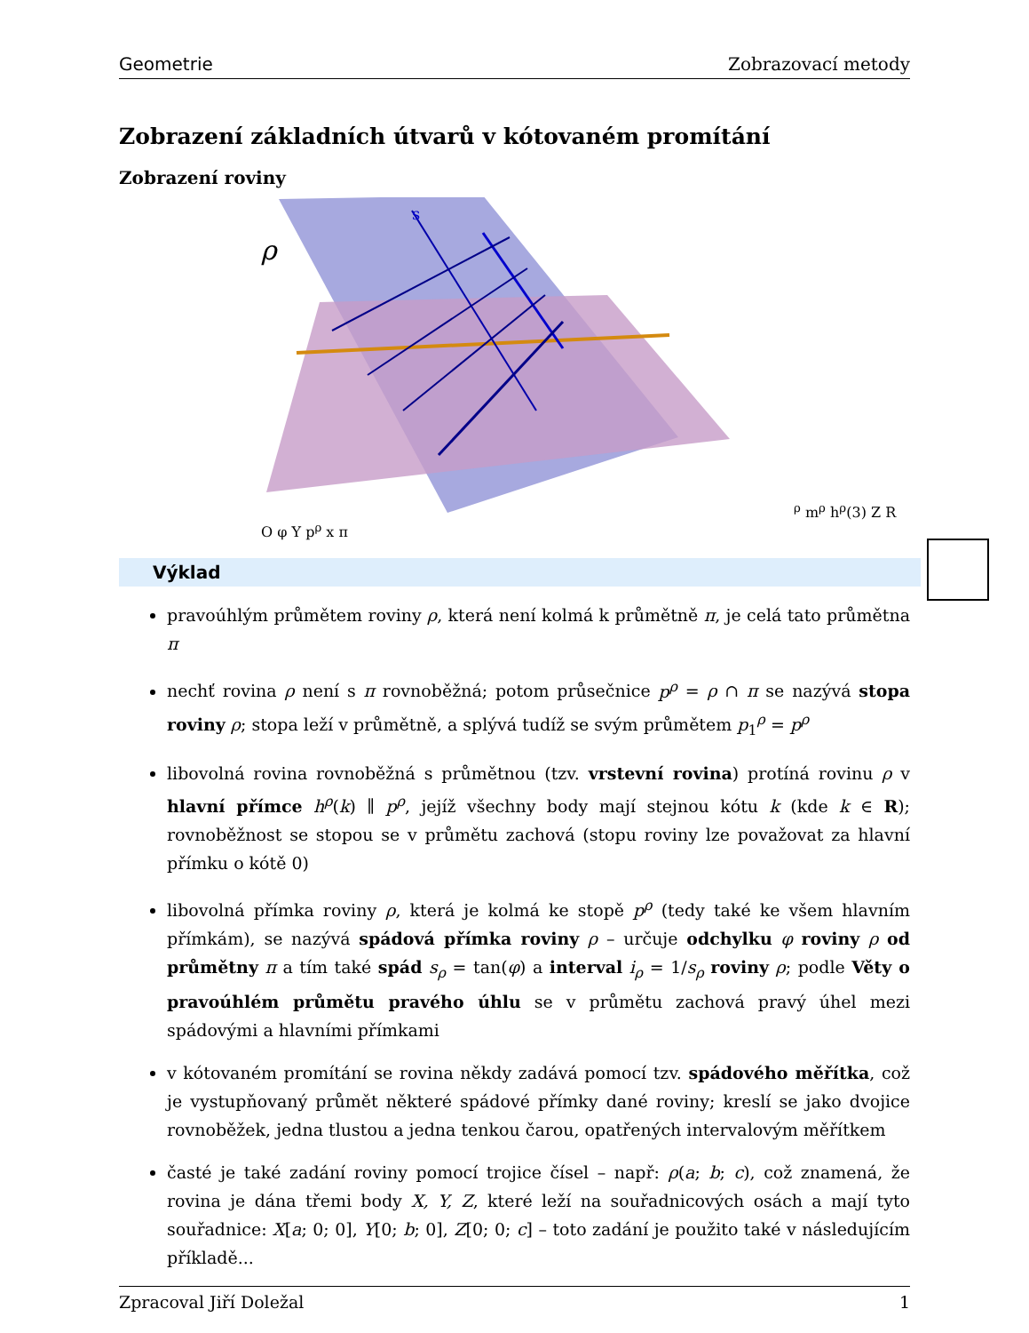Geometrie Zobrazovací metody
Zobrazení základních útvarů v kótovaném promítání
Zobrazení roviny
ρ
sρ
mρ
hρ(3)
Z
R
O
φ
Y
pρ
x
π
Výklad
pravoúhlým průmětem roviny ρ, která není kolmá k průmětně π, je celá tato průmětna π
nechť rovina ρ není s π rovnoběžná; potom průsečnice p<sup>ρ</sup> = ρ ∩ π se nazývá stopa roviny ρ; stopa leží v průmětně, a splývá tudíž se svým průmětem p<sub>1</sub><sup>ρ</sup> = p<sup>ρ</sup>
libovolná rovina rovnoběžná s průmětnou (tzv. vrstevní rovina) protíná rovinu ρ v hlavní přímce h<sup>ρ</sup>(k) ∥ p<sup>ρ</sup>, jejíž všechny body mají stejnou kótu k (kde k ∈ R); rovnoběžnost se stopou se v průmětu zachová (stopu roviny lze považovat za hlavní přímku o kótě 0)
libovolná přímka roviny ρ, která je kolmá ke stopě p<sup>ρ</sup> (tedy také ke všem hlavním přímkám), se nazývá spádová přímka roviny ρ – určuje odchylku φ roviny ρ od průmětny π a tím také spád s<sub>ρ</sub> = tan(φ) a interval i<sub>ρ</sub> = 1/s<sub>ρ</sub> roviny ρ; podle Věty o pravoúhlém průmětu pravého úhlu se v průmětu zachová pravý úhel mezi spádovými a hlavními přímkami
v kótovaném promítání se rovina někdy zadává pomocí tzv. spádového měřítka, což je vystupňovaný průmět některé spádové přímky dané roviny; kreslí se jako dvojice rovnoběžek, jedna tlustou a jedna tenkou čarou, opatřených intervalovým měřítkem
časté je také zadání roviny pomocí trojice čísel – např: ρ(a; b; c), což znamená, že rovina je dána třemi body X, Y, Z, které leží na souřadnicových osách a mají tyto souřadnice: X[a; 0; 0], Y[0; b; 0], Z[0; 0; c] – toto zadání je použito také v následujícím příkladě...
Zpracoval Jiří Doležal 1